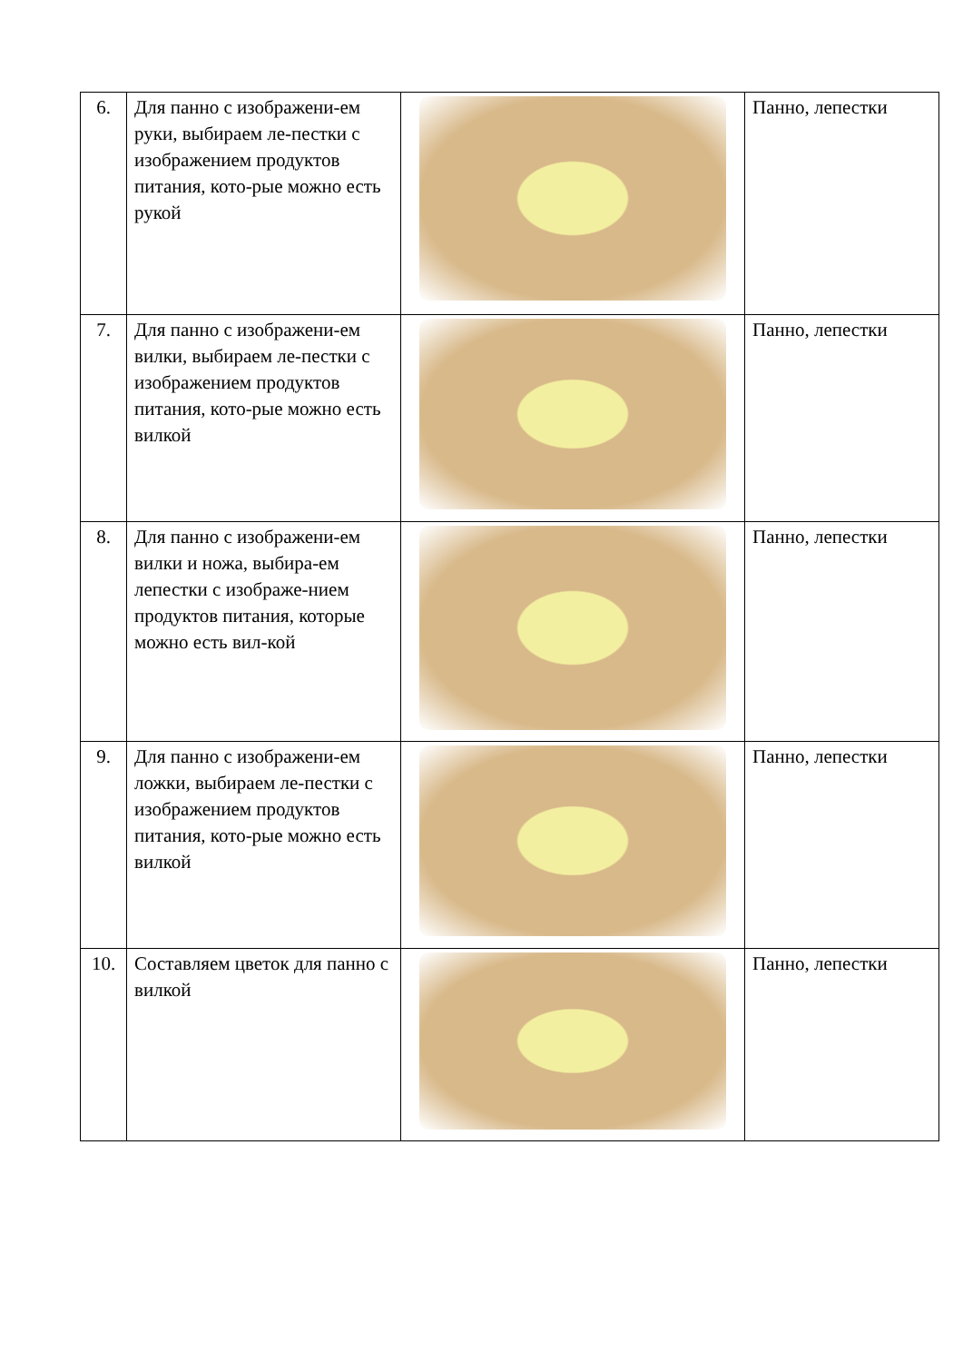| 6. | Для панно с изображени-ем руки, выбираем ле-пестки с изображением продуктов питания, кото-рые можно есть рукой | | Панно, лепестки |
| 7. | Для панно с изображени-ем вилки, выбираем ле-пестки с изображением продуктов питания, кото-рые можно есть вилкой | | Панно, лепестки |
| 8. | Для панно с изображени-ем вилки и ножа, выбира-ем лепестки с изображе-нием продуктов питания, которые можно есть вил-кой | | Панно, лепестки |
| 9. | Для панно с изображени-ем ложки, выбираем ле-пестки с изображением продуктов питания, кото-рые можно есть вилкой | | Панно, лепестки |
| 10. | Составляем цветок для панно с вилкой | | Панно, лепестки |